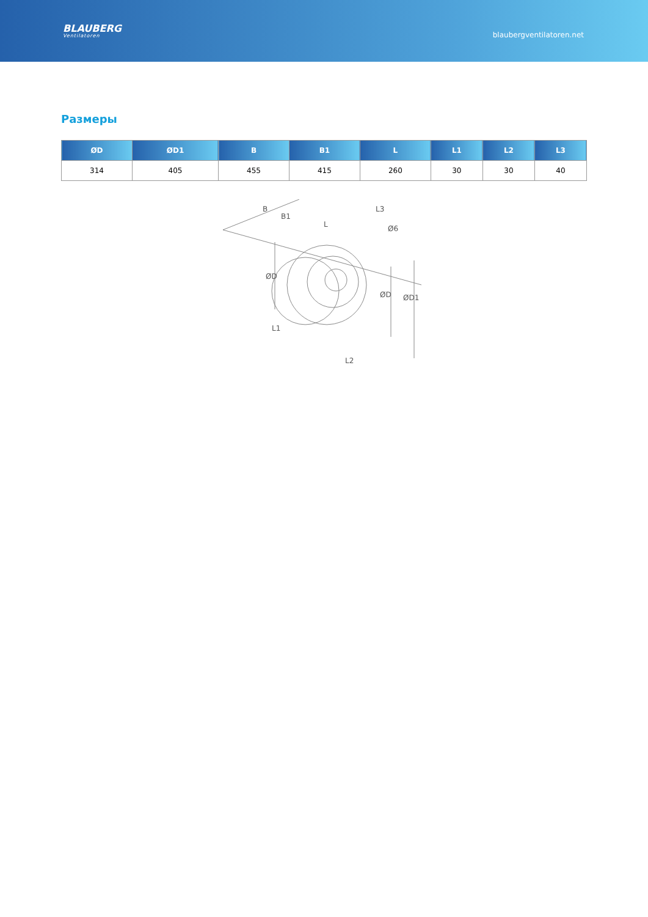BLAUBERG
Ventilatoren
blaubergventilatoren.net
Размеры
| ØD | ØD1 | B | B1 | L | L1 | L2 | L3 |
| --- | --- | --- | --- | --- | --- | --- | --- |
| 314 | 405 | 455 | 415 | 260 | 30 | 30 | 40 |
B
B1
L
L3
Ø6
ØD
ØD
ØD1
L1
L2